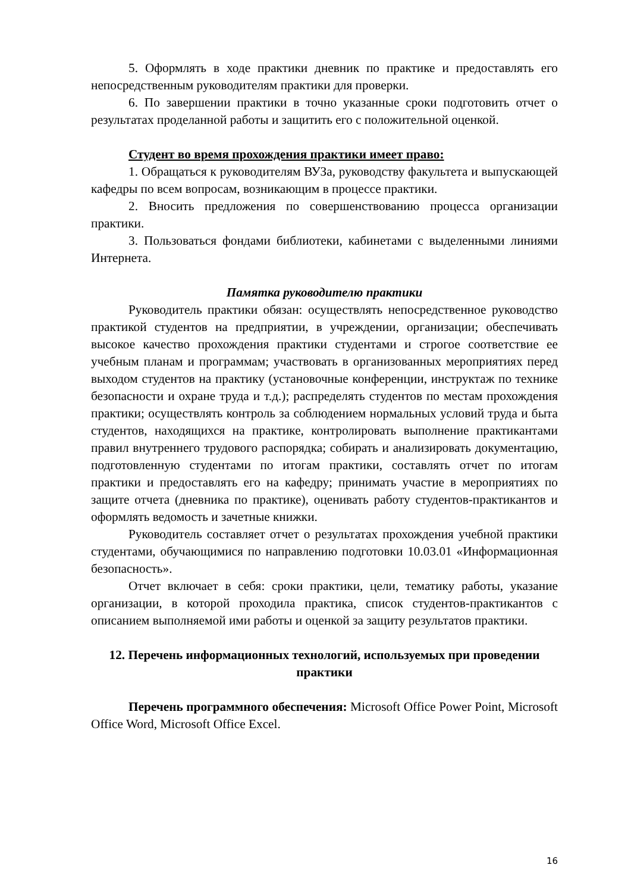5. Оформлять в ходе практики дневник по практике и предоставлять его непосредственным руководителям практики для проверки.
6. По завершении практики в точно указанные сроки подготовить отчет о результатах проделанной работы и защитить его с положительной оценкой.
Студент во время прохождения практики имеет право:
1. Обращаться к руководителям ВУЗа, руководству факультета и выпускающей кафедры по всем вопросам, возникающим в процессе практики.
2. Вносить предложения по совершенствованию процесса организации практики.
3. Пользоваться фондами библиотеки, кабинетами с выделенными линиями Интернета.
Памятка руководителю практики
Руководитель практики обязан: осуществлять непосредственное руководство практикой студентов на предприятии, в учреждении, организации; обеспечивать высокое качество прохождения практики студентами и строгое соответствие ее учебным планам и программам; участвовать в организованных мероприятиях перед выходом студентов на практику (установочные конференции, инструктаж по технике безопасности и охране труда и т.д.); распределять студентов по местам прохождения практики; осуществлять контроль за соблюдением нормальных условий труда и быта студентов, находящихся на практике, контролировать выполнение практикантами правил внутреннего трудового распорядка; собирать и анализировать документацию, подготовленную студентами по итогам практики, составлять отчет по итогам практики и предоставлять его на кафедру; принимать участие в мероприятиях по защите отчета (дневника по практике), оценивать работу студентов-практикантов и оформлять ведомость и зачетные книжки.
Руководитель составляет отчет о результатах прохождения учебной практики студентами, обучающимися по направлению подготовки 10.03.01 «Информационная безопасность».
Отчет включает в себя: сроки практики, цели, тематику работы, указание организации, в которой проходила практика, список студентов-практикантов с описанием выполняемой ими работы и оценкой за защиту результатов практики.
12. Перечень информационных технологий, используемых при проведении практики
Перечень программного обеспечения: Microsoft Office Power Point, Microsoft Office Word, Microsoft Office Excel.
16